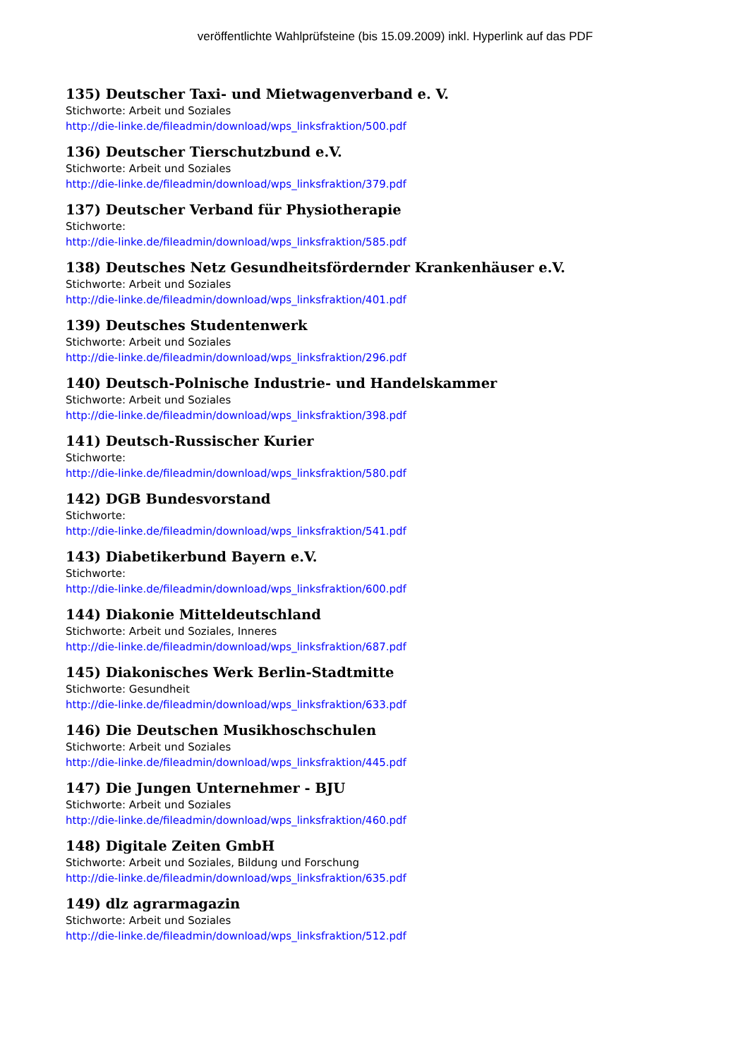veröffentlichte Wahlprüfsteine (bis 15.09.2009) inkl. Hyperlink auf das PDF
135) Deutscher Taxi- und Mietwagenverband e. V.
Stichworte: Arbeit und Soziales
http://die-linke.de/fileadmin/download/wps_linksfraktion/500.pdf
136) Deutscher Tierschutzbund e.V.
Stichworte: Arbeit und Soziales
http://die-linke.de/fileadmin/download/wps_linksfraktion/379.pdf
137) Deutscher Verband für Physiotherapie
Stichworte:
http://die-linke.de/fileadmin/download/wps_linksfraktion/585.pdf
138) Deutsches Netz Gesundheitsfördernder Krankenhäuser e.V.
Stichworte: Arbeit und Soziales
http://die-linke.de/fileadmin/download/wps_linksfraktion/401.pdf
139) Deutsches Studentenwerk
Stichworte: Arbeit und Soziales
http://die-linke.de/fileadmin/download/wps_linksfraktion/296.pdf
140) Deutsch-Polnische Industrie- und Handelskammer
Stichworte: Arbeit und Soziales
http://die-linke.de/fileadmin/download/wps_linksfraktion/398.pdf
141) Deutsch-Russischer Kurier
Stichworte:
http://die-linke.de/fileadmin/download/wps_linksfraktion/580.pdf
142) DGB Bundesvorstand
Stichworte:
http://die-linke.de/fileadmin/download/wps_linksfraktion/541.pdf
143) Diabetikerbund Bayern e.V.
Stichworte:
http://die-linke.de/fileadmin/download/wps_linksfraktion/600.pdf
144) Diakonie Mitteldeutschland
Stichworte: Arbeit und Soziales, Inneres
http://die-linke.de/fileadmin/download/wps_linksfraktion/687.pdf
145) Diakonisches Werk Berlin-Stadtmitte
Stichworte: Gesundheit
http://die-linke.de/fileadmin/download/wps_linksfraktion/633.pdf
146) Die Deutschen Musikhoschschulen
Stichworte: Arbeit und Soziales
http://die-linke.de/fileadmin/download/wps_linksfraktion/445.pdf
147) Die Jungen Unternehmer - BJU
Stichworte: Arbeit und Soziales
http://die-linke.de/fileadmin/download/wps_linksfraktion/460.pdf
148) Digitale Zeiten GmbH
Stichworte: Arbeit und Soziales, Bildung und Forschung
http://die-linke.de/fileadmin/download/wps_linksfraktion/635.pdf
149) dlz agrarmagazin
Stichworte: Arbeit und Soziales
http://die-linke.de/fileadmin/download/wps_linksfraktion/512.pdf